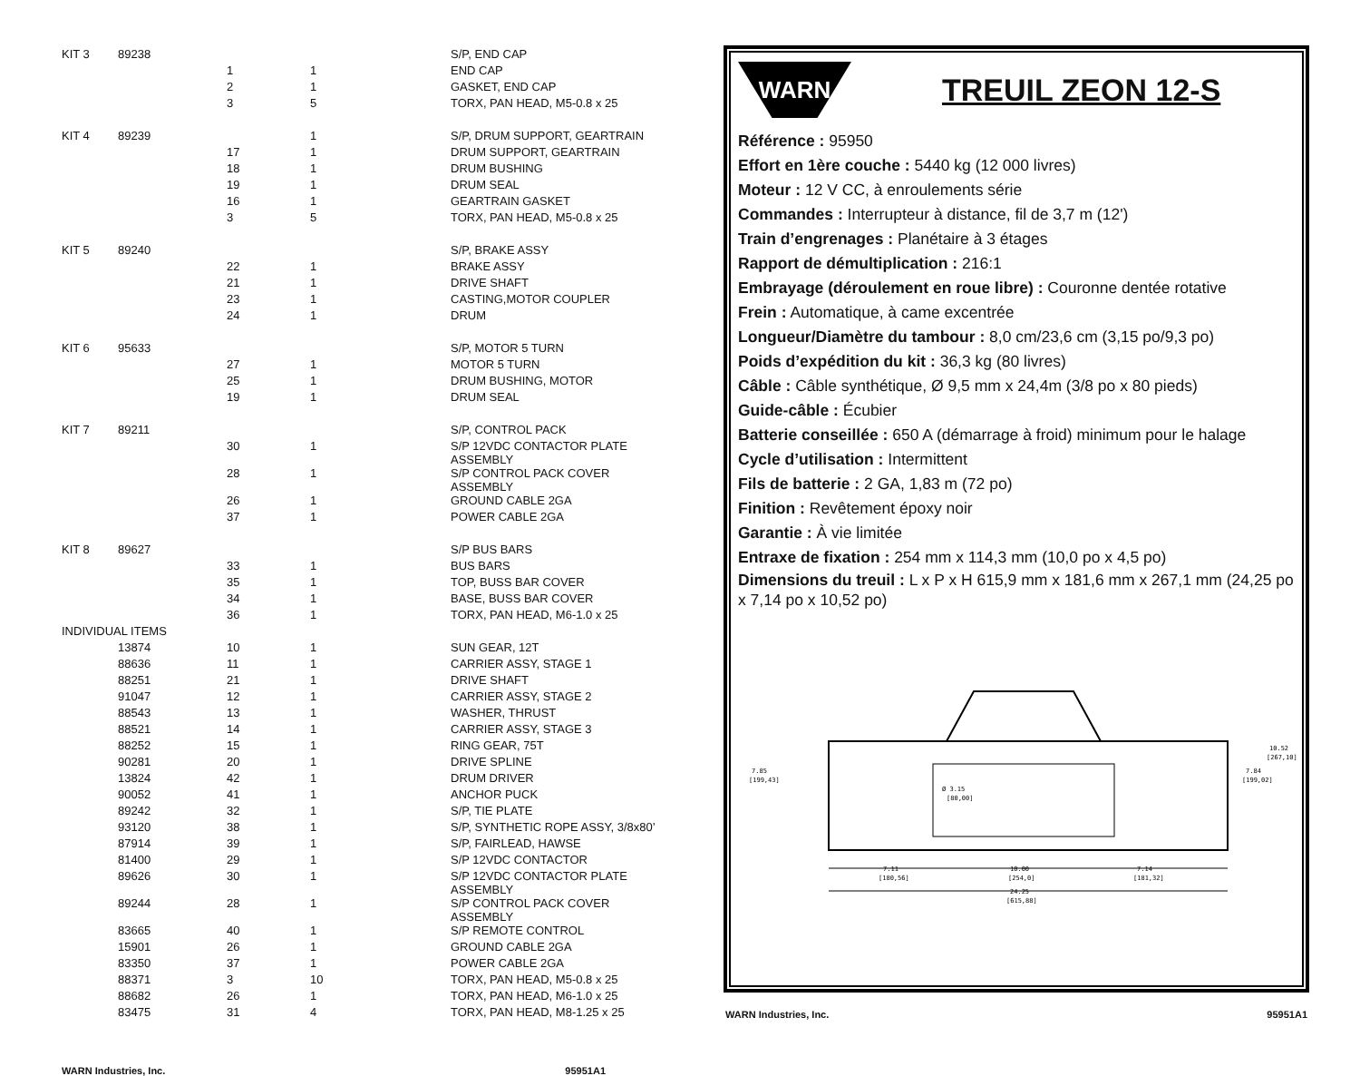| KIT 3 | 89238 | | | S/P, END CAP |
| | | 1 | 1 | END CAP |
| | | 2 | 1 | GASKET, END CAP |
| | | 3 | 5 | TORX, PAN HEAD, M5-0.8 x 25 |
| KIT 4 | 89239 | | 1 | S/P, DRUM SUPPORT, GEARTRAIN |
| | | 17 | 1 | DRUM SUPPORT, GEARTRAIN |
| | | 18 | 1 | DRUM BUSHING |
| | | 19 | 1 | DRUM SEAL |
| | | 16 | 1 | GEARTRAIN GASKET |
| | | 3 | 5 | TORX, PAN HEAD, M5-0.8 x 25 |
| KIT 5 | 89240 | | | S/P, BRAKE ASSY |
| | | 22 | 1 | BRAKE ASSY |
| | | 21 | 1 | DRIVE SHAFT |
| | | 23 | 1 | CASTING,MOTOR COUPLER |
| | | 24 | 1 | DRUM |
| KIT 6 | 95633 | | | S/P, MOTOR 5 TURN |
| | | 27 | 1 | MOTOR 5 TURN |
| | | 25 | 1 | DRUM BUSHING, MOTOR |
| | | 19 | 1 | DRUM SEAL |
| KIT 7 | 89211 | | | S/P, CONTROL PACK |
| | | 30 | 1 | S/P 12VDC CONTACTOR PLATE ASSEMBLY |
| | | 28 | 1 | S/P CONTROL PACK COVER ASSEMBLY |
| | | 26 | 1 | GROUND CABLE 2GA |
| | | 37 | 1 | POWER CABLE 2GA |
| KIT 8 | 89627 | | | S/P BUS BARS |
| | | 33 | 1 | BUS BARS |
| | | 35 | 1 | TOP, BUSS BAR COVER |
| | | 34 | 1 | BASE, BUSS BAR COVER |
| | | 36 | 1 | TORX, PAN HEAD, M6-1.0 x 25 |
| INDIVIDUAL ITEMS | | | | |
| | 13874 | 10 | 1 | SUN GEAR, 12T |
| | 88636 | 11 | 1 | CARRIER ASSY, STAGE 1 |
| | 88251 | 21 | 1 | DRIVE SHAFT |
| | 91047 | 12 | 1 | CARRIER ASSY, STAGE 2 |
| | 88543 | 13 | 1 | WASHER, THRUST |
| | 88521 | 14 | 1 | CARRIER ASSY, STAGE 3 |
| | 88252 | 15 | 1 | RING GEAR, 75T |
| | 90281 | 20 | 1 | DRIVE SPLINE |
| | 13824 | 42 | 1 | DRUM DRIVER |
| | 90052 | 41 | 1 | ANCHOR PUCK |
| | 89242 | 32 | 1 | S/P, TIE PLATE |
| | 93120 | 38 | 1 | S/P, SYNTHETIC ROPE ASSY, 3/8x80’ |
| | 87914 | 39 | 1 | S/P, FAIRLEAD, HAWSE |
| | 81400 | 29 | 1 | S/P 12VDC CONTACTOR |
| | 89626 | 30 | 1 | S/P 12VDC CONTACTOR PLATE ASSEMBLY |
| | 89244 | 28 | 1 | S/P CONTROL PACK COVER ASSEMBLY |
| | 83665 | 40 | 1 | S/P REMOTE CONTROL |
| | 15901 | 26 | 1 | GROUND CABLE 2GA |
| | 83350 | 37 | 1 | POWER CABLE 2GA |
| | 88371 | 3 | 10 | TORX, PAN HEAD, M5-0.8 x 25 |
| | 88682 | 26 | 1 | TORX, PAN HEAD, M6-1.0 x 25 |
| | 83475 | 31 | 4 | TORX, PAN HEAD, M8-1.25 x 25 |
WARN Industries, Inc. 95951A1
WARN
TREUIL ZEON 12-S
Référence : 95950
Effort en 1ère couche : 5440 kg (12 000 livres)
Moteur : 12 V CC, à enroulements série
Commandes : Interrupteur à distance, fil de 3,7 m (12')
Train d’engrenages : Planétaire à 3 étages
Rapport de démultiplication : 216:1
Embrayage (déroulement en roue libre) : Couronne dentée rotative
Frein : Automatique, à came excentrée
Longueur/Diamètre du tambour : 8,0 cm/23,6 cm (3,15 po/9,3 po)
Poids d’expédition du kit : 36,3 kg (80 livres)
Câble : Câble synthétique, Ø 9,5 mm x 24,4m (3/8 po x 80 pieds)
Guide-câble : Écubier
Batterie conseillée : 650 A (démarrage à froid) minimum pour le halage
Cycle d’utilisation : Intermittent
Fils de batterie : 2 GA, 1,83 m (72 po)
Finition : Revêtement époxy noir
Garantie : À vie limitée
Entraxe de fixation : 254 mm x 114,3 mm (10,0 po x 4,5 po)
Dimensions du treuil : L x P x H 615,9 mm x 181,6 mm x 267,1 mm (24,25 po x 7,14 po x 10,52 po)
7.85
[199,43]
Ø 3.15
[80,00]
7.84
[199,02]
10.52
[267,10]
7.11
[180,56]
10.00
[254,0]
7.14
[181,32]
24.25
[615,88]
WARN Industries, Inc. 95951A1